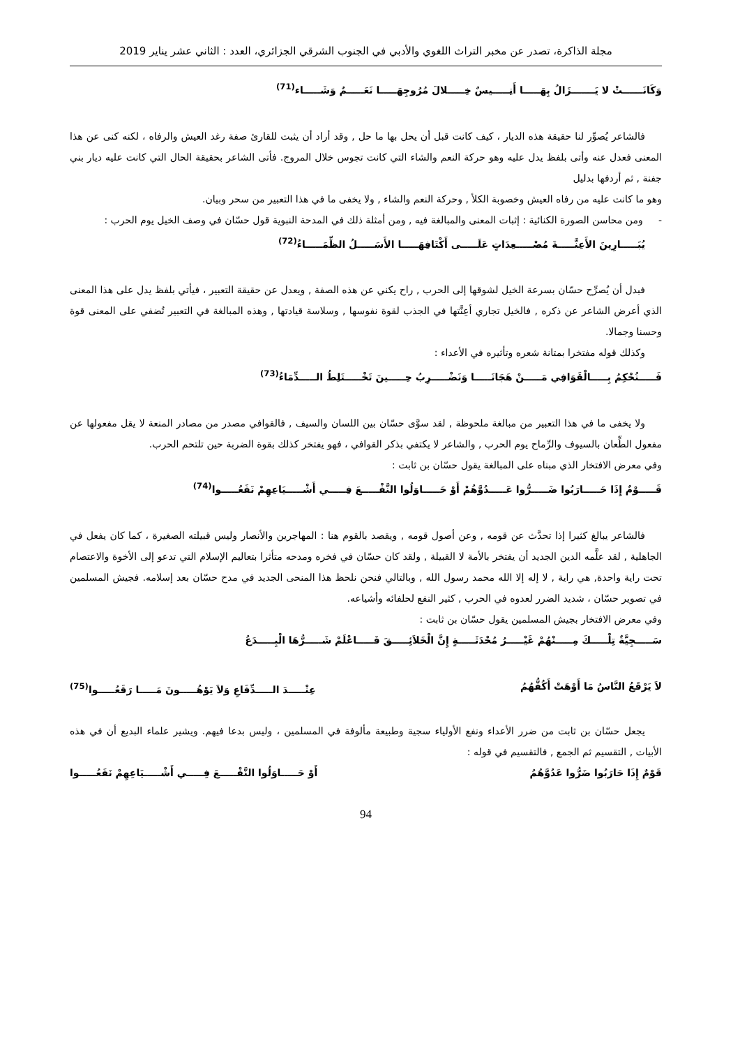مجلة الذاكرة، تصدر عن مخبر التراث اللغوي والأدبي في الجنوب الشرقي الجزائري، العدد : الثاني عشر يناير 2019
وَكَانَــــــتْ لا يَـــــــزَالُ بِهَـــــا أَنِـــــيسٌ خِـــــلالَ مُرُوجِهَـــــا نَعَـــــمٌ وَشَـــــاء<sup>(71)</sup>
فالشاعر يُصوِّر لنا حقيقة هذه الديار ، كيف كانت قبل أن يحل بها ما حل , وقد أراد أن يثبت للقارئ صفة رغد العيش والرفاه ، لكنه كنى عن هذا المعنى فعدل عنه وأتى بلفظ يدل عليه وهو حركة النعم والشاء التي كانت تجوس خلال المروج. فأتى الشاعر بحقيقة الحال التي كانت عليه ديار بني جفنة , ثم أردفها بدليل
وهو ما كانت عليه من رفاه العيش وخصوبة الكلأ , وحركة النعم والشاء , ولا يخفى ما في هذا التعبير من سحر وبيان.
- ومن محاسن الصورة الكنائية : إثبات المعنى والمبالغة فيه , ومن أمثلة ذلك في المدحة النبوية قول حسّان في وصف الخيل يوم الحرب :
يُبَـــــارِينَ الأَعِنَّـــــةَ مُصْـــــعِدَاتٍ عَلَـــــى أَكْتَافِهَـــــا الأَسَـــــلُ الظِّمَـــــاءُ<sup>(72)</sup>
فبدل أن يُصرِّح حسّان بسرعة الخيل لشوقها إلى الحرب , راح يكني عن هذه الصفة , ويعدل عن حقيقة التعبير ، فيأتي بلفظ يدل على هذا المعنى الذي أعرض الشاعر عن ذكره , فالخيل تجاري أعِنَّتها في الجذب لقوة نفوسها , وسلاسة قيادتها , وهذه المبالغة في التعبير تُضفي على المعنى قوة وحسنا وجمالا.
وكذلك قوله مفتخرا بمتانة شعره وتأثيره في الأعداء :
فَـــــنُحْكِمُ بِـــــالْقَوَافِي مَـــــنْ هَجَانَـــــا وَنَضْـــــرِبُ حِـــــينَ تَخْـــــتَلِطُ الـــــدِّمَاءُ<sup>(73)</sup>
ولا يخفى ما في هذا التعبير من مبالغة ملحوظة , لقد سوَّى حسّان بين اللسان والسيف , فالقوافي مصدر من مصادر المنعة لا يقل مفعولها عن مفعول الطِّعان بالسيوف والرِّماح يوم الحرب , والشاعر لا يكتفي بذكر القوافي ، فهو يفتخر كذلك بقوة الضربة حين تلتحم الحرب.
وفي معرض الافتخار الذي مبناه على المبالغة يقول حسّان بن ثابت :
قَـــــوْمٌ إِذَا حَـــــارَبُوا ضَـــــرُّوا عَـــــدُوَّهُمْ أَوْ حَـــــاوَلُوا النَّفْـــــعَ فِـــــي أَشْـــــيَاعِهِمْ نَفَعُـــــوا<sup>(74)</sup>
فالشاعر يبالغ كثيرا إذا تحدَّث عن قومه , وعن أصول قومه , ويقصد بالقوم هنا : المهاجرين والأنصار وليس قبيلته الصغيرة ، كما كان يفعل في الجاهلية , لقد علَّمه الدين الجديد أن يفتخر بالأمة لا القبيلة , ولقد كان حسّان في فخره ومدحه متأثرا بتعاليم الإسلام التي تدعو إلى الأخوة والاعتصام تحت راية واحدة, هي راية , لا إله إلا الله محمد رسول الله , وبالتالي فنحن نلحظ هذا المنحى الجديد في مدح حسّان بعد إسلامه. فجيش المسلمين في تصوير حسّان ، شديد الضرر لعدوه في الحرب , كثير النفع لحلفائه وأشياعه.
وفي معرض الافتخار بجيش المسلمين يقول حسّان بن ثابت :
سَـــــجِيَّةٌ تِلْـــــكَ مِـــــنْهُمْ غَيْـــــرُ مُحْدَثَـــــةٍ إِنَّ الْخَلاَئِـــــقَ فَـــــاعْلَمْ شَـــــرُّهَا الْبِـــــدَعُ
لاَ يَرْقَعُ النَّاسُ مَا أَوْهَتْ أَكُفُّهُمُ عِنْـــــدَ الـــــدِّفَاعِ وَلاَ يَوْهُـــــونَ مَـــــا رَقَعُـــــوا<sup>(75)</sup>
يجعل حسّان بن ثابت من ضرر الأعداء ونفع الأولياء سجية وطبيعة مألوفة في المسلمين ، وليس بدعا فيهم. ويشير علماء البديع أن في هذه الأبيات , التقسيم ثم الجمع , فالتقسيم في قوله :
قَوْمٌ إِذَا حَارَبُوا ضَرُّوا عَدُوَّهُمُ أَوْ حَـــــاوَلُوا النَّفْـــــعَ فِـــــي أَشْـــــيَاعِهِمْ نَفَعُـــــوا
94